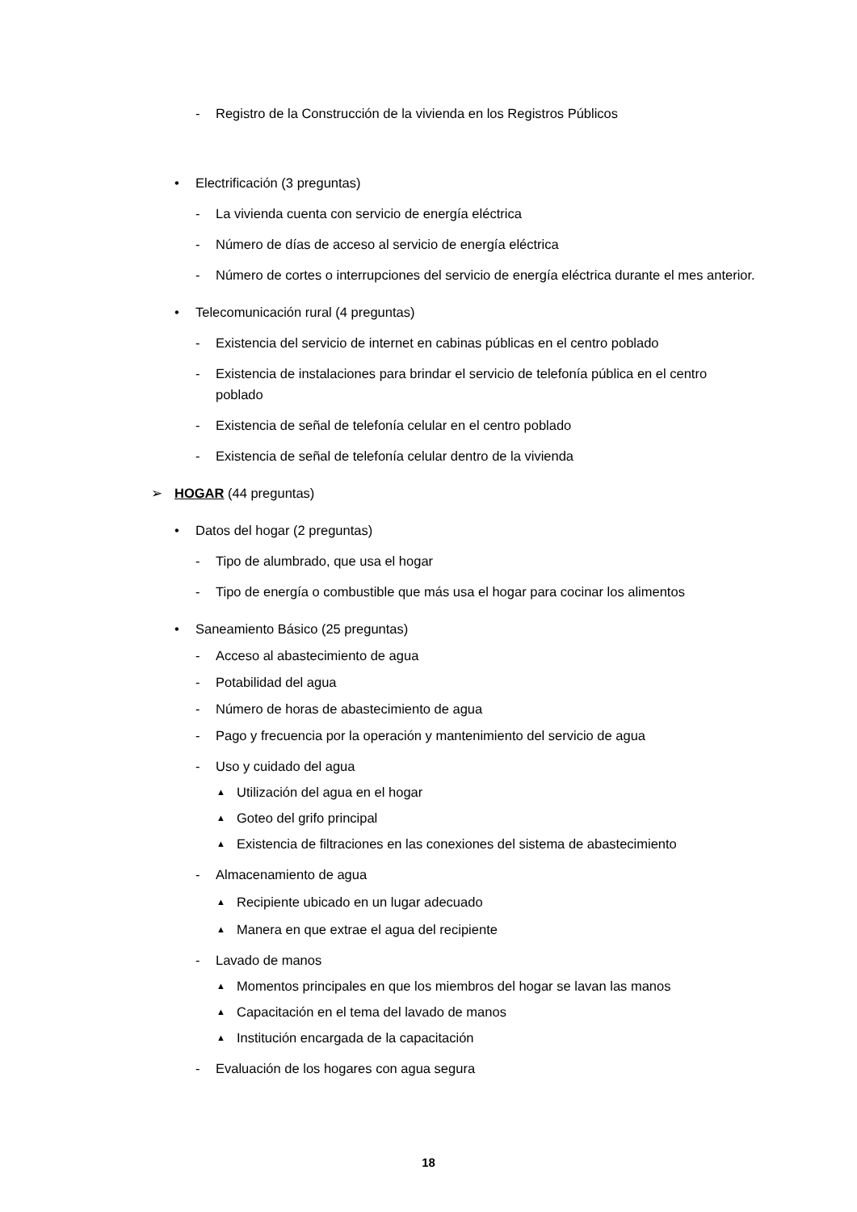- Registro de la Construcción de la vivienda en los Registros Públicos
• Electrificación (3 preguntas)
- La vivienda cuenta con servicio de energía eléctrica
- Número de días de acceso al servicio de energía eléctrica
- Número de cortes o interrupciones del servicio de energía eléctrica durante el mes anterior.
• Telecomunicación rural (4 preguntas)
- Existencia del servicio de internet en cabinas públicas en el centro poblado
- Existencia de instalaciones para brindar el servicio de telefonía pública en el centro poblado
- Existencia de señal de telefonía celular en el centro poblado
- Existencia de señal de telefonía celular dentro de la vivienda
➢ HOGAR (44 preguntas)
• Datos del hogar (2 preguntas)
- Tipo de alumbrado, que usa el hogar
- Tipo de energía o combustible que más usa el hogar para cocinar los alimentos
• Saneamiento Básico (25 preguntas)
- Acceso al abastecimiento de agua
- Potabilidad del agua
- Número de horas de abastecimiento de agua
- Pago y frecuencia por la operación y mantenimiento del servicio de agua
- Uso y cuidado del agua
▲ Utilización del agua en el hogar
▲ Goteo del grifo principal
▲ Existencia de filtraciones en las conexiones del sistema de abastecimiento
- Almacenamiento de agua
▲ Recipiente ubicado en un lugar adecuado
▲ Manera en que extrae el agua del recipiente
- Lavado de manos
▲ Momentos principales en que los miembros del hogar se lavan las manos
▲ Capacitación en el tema del lavado de manos
▲ Institución encargada de la capacitación
- Evaluación de los hogares con agua segura
18